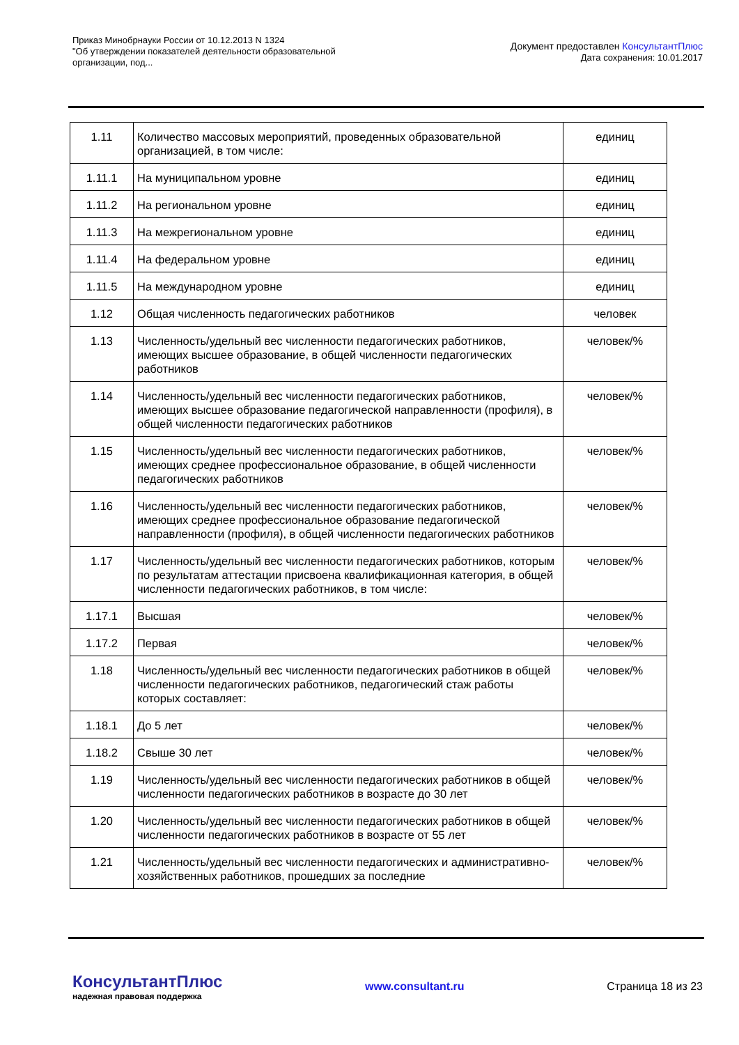Приказ Минобрнауки России от 10.12.2013 N 1324
"Об утверждении показателей деятельности образовательной
организации, под...
Документ предоставлен КонсультантПлюс
Дата сохранения: 10.01.2017
| 1.11 | Количество массовых мероприятий, проведенных образовательной организацией, в том числе: | единиц |
| 1.11.1 | На муниципальном уровне | единиц |
| 1.11.2 | На региональном уровне | единиц |
| 1.11.3 | На межрегиональном уровне | единиц |
| 1.11.4 | На федеральном уровне | единиц |
| 1.11.5 | На международном уровне | единиц |
| 1.12 | Общая численность педагогических работников | человек |
| 1.13 | Численность/удельный вес численности педагогических работников, имеющих высшее образование, в общей численности педагогических работников | человек/% |
| 1.14 | Численность/удельный вес численности педагогических работников, имеющих высшее образование педагогической направленности (профиля), в общей численности педагогических работников | человек/% |
| 1.15 | Численность/удельный вес численности педагогических работников, имеющих среднее профессиональное образование, в общей численности педагогических работников | человек/% |
| 1.16 | Численность/удельный вес численности педагогических работников, имеющих среднее профессиональное образование педагогической направленности (профиля), в общей численности педагогических работников | человек/% |
| 1.17 | Численность/удельный вес численности педагогических работников, которым по результатам аттестации присвоена квалификационная категория, в общей численности педагогических работников, в том числе: | человек/% |
| 1.17.1 | Высшая | человек/% |
| 1.17.2 | Первая | человек/% |
| 1.18 | Численность/удельный вес численности педагогических работников в общей численности педагогических работников, педагогический стаж работы которых составляет: | человек/% |
| 1.18.1 | До 5 лет | человек/% |
| 1.18.2 | Свыше 30 лет | человек/% |
| 1.19 | Численность/удельный вес численности педагогических работников в общей численности педагогических работников в возрасте до 30 лет | человек/% |
| 1.20 | Численность/удельный вес численности педагогических работников в общей численности педагогических работников в возрасте от 55 лет | человек/% |
| 1.21 | Численность/удельный вес численности педагогических и административно-хозяйственных работников, прошедших за последние | человек/% |
КонсультантПлюс
надежная правовая поддержка
www.consultant.ru Страница 18 из 23